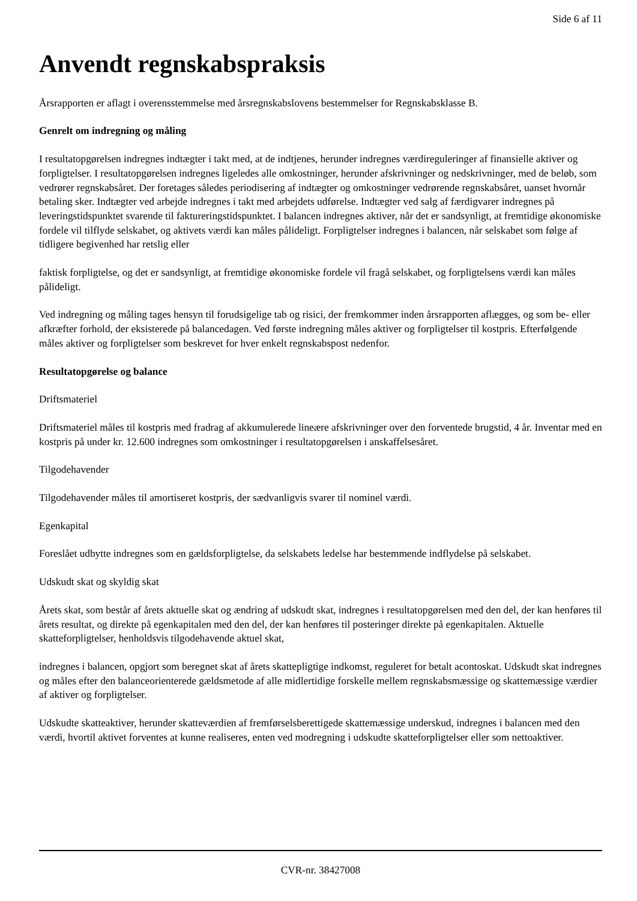Side 6 af 11
Anvendt regnskabspraksis
Årsrapporten er aflagt i overensstemmelse med årsregnskabslovens bestemmelser for Regnskabsklasse B.
Genrelt om indregning og måling
I resultatopgørelsen indregnes indtægter i takt med, at de indtjenes, herunder indregnes værdireguleringer af finansielle aktiver og forpligtelser. I resultatopgørelsen indregnes ligeledes alle omkostninger, herunder afskrivninger og nedskrivninger, med de beløb, som vedrører regnskabsåret. Der foretages således periodisering af indtægter og omkostninger vedrørende regnskabsåret, uanset hvornår betaling sker. Indtægter ved arbejde indregnes i takt med arbejdets udførelse. Indtægter ved salg af færdigvarer indregnes på leveringstidspunktet svarende til faktureringstidspunktet. I balancen indregnes aktiver, når det er sandsynligt, at fremtidige økonomiske fordele vil tilflyde selskabet, og aktivets værdi kan måles pålideligt. Forpligtelser indregnes i balancen, når selskabet som følge af tidligere begivenhed har retslig eller
faktisk forpligtelse, og det er sandsynligt, at fremtidige økonomiske fordele vil fragå selskabet, og forpligtelsens værdi kan måles pålideligt.
Ved indregning og måling tages hensyn til forudsigelige tab og risici, der fremkommer inden årsrapporten aflægges, og som be- eller afkræfter forhold, der eksisterede på balancedagen. Ved første indregning måles aktiver og forpligtelser til kostpris. Efterfølgende måles aktiver og forpligtelser som beskrevet for hver enkelt regnskabspost nedenfor.
Resultatopgørelse og balance
Driftsmateriel
Driftsmateriel måles til kostpris med fradrag af akkumulerede lineære afskrivninger over den forventede brugstid, 4 år. Inventar med en kostpris på under kr. 12.600 indregnes som omkostninger i resultatopgørelsen i anskaffelsesåret.
Tilgodehavender
Tilgodehavender måles til amortiseret kostpris, der sædvanligvis svarer til nominel værdi.
Egenkapital
Foreslået udbytte indregnes som en gældsforpligtelse, da selskabets ledelse har bestemmende indflydelse på selskabet.
Udskudt skat og skyldig skat
Årets skat, som består af årets aktuelle skat og ændring af udskudt skat, indregnes i resultatopgørelsen med den del, der kan henføres til årets resultat, og direkte på egenkapitalen med den del, der kan henføres til posteringer direkte på egenkapitalen. Aktuelle skatteforpligtelser, henholdsvis tilgodehavende aktuel skat,
indregnes i balancen, opgjort som beregnet skat af årets skattepligtige indkomst, reguleret for betalt acontoskat. Udskudt skat indregnes og måles efter den balanceorienterede gældsmetode af alle midlertidige forskelle mellem regnskabsmæssige og skattemæssige værdier af aktiver og forpligtelser.
Udskudte skatteaktiver, herunder skatteværdien af fremførselsberettigede skattemæssige underskud, indregnes i balancen med den værdi, hvortil aktivet forventes at kunne realiseres, enten ved modregning i udskudte skatteforpligtelser eller som nettoaktiver.
CVR-nr. 38427008